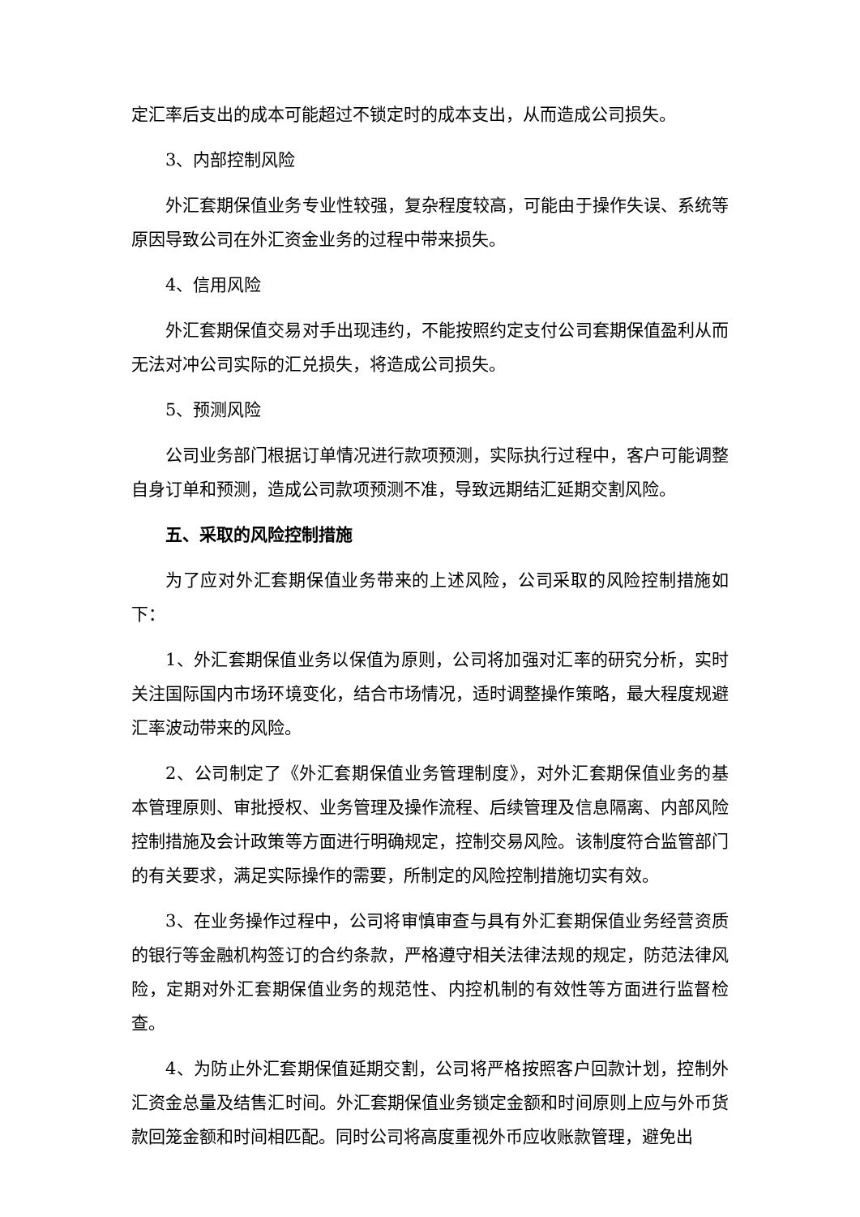定汇率后支出的成本可能超过不锁定时的成本支出，从而造成公司损失。
3、内部控制风险
外汇套期保值业务专业性较强，复杂程度较高，可能由于操作失误、系统等原因导致公司在外汇资金业务的过程中带来损失。
4、信用风险
外汇套期保值交易对手出现违约，不能按照约定支付公司套期保值盈利从而无法对冲公司实际的汇兑损失，将造成公司损失。
5、预测风险
公司业务部门根据订单情况进行款项预测，实际执行过程中，客户可能调整自身订单和预测，造成公司款项预测不准，导致远期结汇延期交割风险。
五、采取的风险控制措施
为了应对外汇套期保值业务带来的上述风险，公司采取的风险控制措施如下：
1、外汇套期保值业务以保值为原则，公司将加强对汇率的研究分析，实时关注国际国内市场环境变化，结合市场情况，适时调整操作策略，最大程度规避汇率波动带来的风险。
2、公司制定了《外汇套期保值业务管理制度》，对外汇套期保值业务的基本管理原则、审批授权、业务管理及操作流程、后续管理及信息隔离、内部风险控制措施及会计政策等方面进行明确规定，控制交易风险。该制度符合监管部门的有关要求，满足实际操作的需要，所制定的风险控制措施切实有效。
3、在业务操作过程中，公司将审慎审查与具有外汇套期保值业务经营资质的银行等金融机构签订的合约条款，严格遵守相关法律法规的规定，防范法律风险，定期对外汇套期保值业务的规范性、内控机制的有效性等方面进行监督检查。
4、为防止外汇套期保值延期交割，公司将严格按照客户回款计划，控制外汇资金总量及结售汇时间。外汇套期保值业务锁定金额和时间原则上应与外币货款回笼金额和时间相匹配。同时公司将高度重视外币应收账款管理，避免出